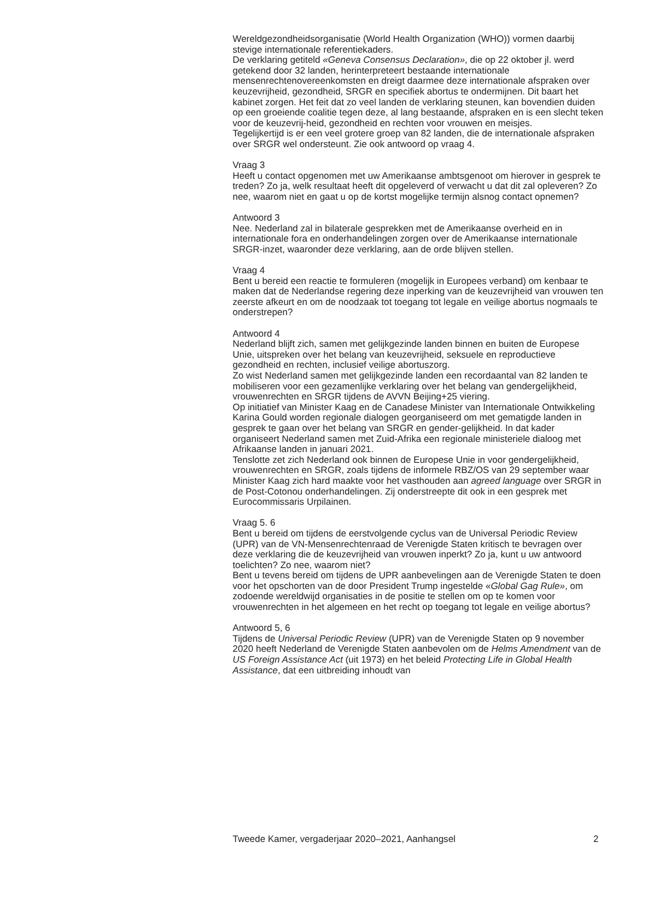Wereldgezondheidsorganisatie (World Health Organization (WHO)) vormen daarbij stevige internationale referentiekaders.
De verklaring getiteld «Geneva Consensus Declaration», die op 22 oktober jl. werd getekend door 32 landen, herinterpreteert bestaande internationale mensenrechtenovereenkomsten en dreigt daarmee deze internationale afspraken over keuzevrijheid, gezondheid, SRGR en specifiek abortus te ondermijnen. Dit baart het kabinet zorgen. Het feit dat zo veel landen de verklaring steunen, kan bovendien duiden op een groeiende coalitie tegen deze, al lang bestaande, afspraken en is een slecht teken voor de keuzevrij-heid, gezondheid en rechten voor vrouwen en meisjes.
Tegelijkertijd is er een veel grotere groep van 82 landen, die de internationale afspraken over SRGR wel ondersteunt. Zie ook antwoord op vraag 4.
Vraag 3
Heeft u contact opgenomen met uw Amerikaanse ambtsgenoot om hierover in gesprek te treden? Zo ja, welk resultaat heeft dit opgeleverd of verwacht u dat dit zal opleveren? Zo nee, waarom niet en gaat u op de kortst mogelijke termijn alsnog contact opnemen?
Antwoord 3
Nee. Nederland zal in bilaterale gesprekken met de Amerikaanse overheid en in internationale fora en onderhandelingen zorgen over de Amerikaanse internationale SRGR-inzet, waaronder deze verklaring, aan de orde blijven stellen.
Vraag 4
Bent u bereid een reactie te formuleren (mogelijk in Europees verband) om kenbaar te maken dat de Nederlandse regering deze inperking van de keuzevrijheid van vrouwen ten zeerste afkeurt en om de noodzaak tot toegang tot legale en veilige abortus nogmaals te onderstrepen?
Antwoord 4
Nederland blijft zich, samen met gelijkgezinde landen binnen en buiten de Europese Unie, uitspreken over het belang van keuzevrijheid, seksuele en reproductieve gezondheid en rechten, inclusief veilige abortuszorg.
Zo wist Nederland samen met gelijkgezinde landen een recordaantal van 82 landen te mobiliseren voor een gezamenlijke verklaring over het belang van gendergelijkheid, vrouwenrechten en SRGR tijdens de AVVN Beijing+25 viering.
Op initiatief van Minister Kaag en de Canadese Minister van Internationale Ontwikkeling Karina Gould worden regionale dialogen georganiseerd om met gematigde landen in gesprek te gaan over het belang van SRGR en gender-gelijkheid. In dat kader organiseert Nederland samen met Zuid-Afrika een regionale ministeriele dialoog met Afrikaanse landen in januari 2021.
Tenslotte zet zich Nederland ook binnen de Europese Unie in voor gendergelijkheid, vrouwenrechten en SRGR, zoals tijdens de informele RBZ/OS van 29 september waar Minister Kaag zich hard maakte voor het vasthouden aan agreed language over SRGR in de Post-Cotonou onderhandelingen. Zij onderstreepte dit ook in een gesprek met Eurocommissaris Urpilainen.
Vraag 5. 6
Bent u bereid om tijdens de eerstvolgende cyclus van de Universal Periodic Review (UPR) van de VN-Mensenrechtenraad de Verenigde Staten kritisch te bevragen over deze verklaring die de keuzevrijheid van vrouwen inperkt? Zo ja, kunt u uw antwoord toelichten? Zo nee, waarom niet?
Bent u tevens bereid om tijdens de UPR aanbevelingen aan de Verenigde Staten te doen voor het opschorten van de door President Trump ingestelde «Global Gag Rule», om zodoende wereldwijd organisaties in de positie te stellen om op te komen voor vrouwenrechten in het algemeen en het recht op toegang tot legale en veilige abortus?
Antwoord 5, 6
Tijdens de Universal Periodic Review (UPR) van de Verenigde Staten op 9 november 2020 heeft Nederland de Verenigde Staten aanbevolen om de Helms Amendment van de US Foreign Assistance Act (uit 1973) en het beleid Protecting Life in Global Health Assistance, dat een uitbreiding inhoudt van
Tweede Kamer, vergaderjaar 2020–2021, Aanhangsel 2